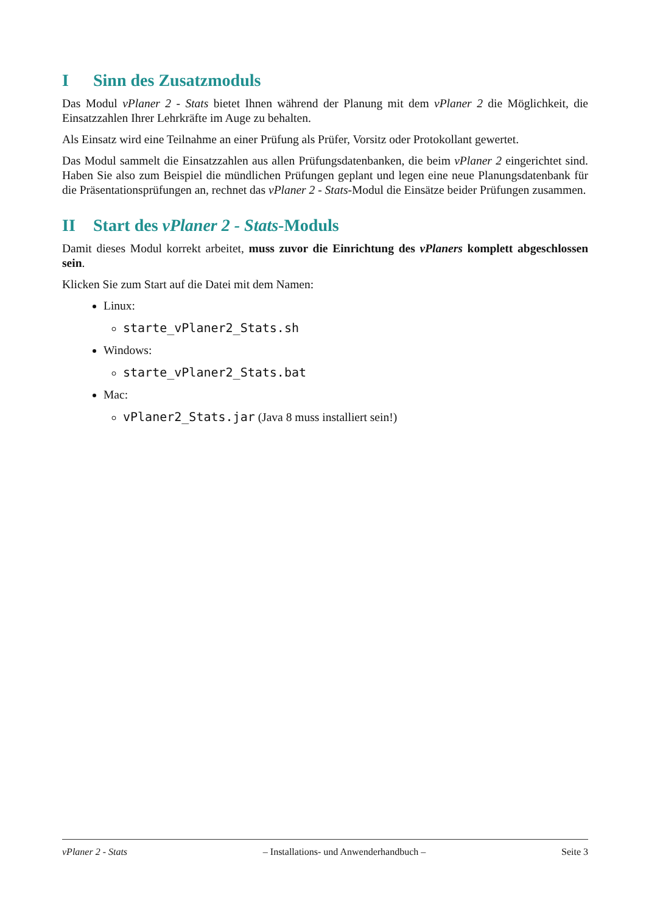I Sinn des Zusatzmoduls
Das Modul vPlaner 2 - Stats bietet Ihnen während der Planung mit dem vPlaner 2 die Möglichkeit, die Einsatzzahlen Ihrer Lehrkräfte im Auge zu behalten.
Als Einsatz wird eine Teilnahme an einer Prüfung als Prüfer, Vorsitz oder Protokollant gewertet.
Das Modul sammelt die Einsatzzahlen aus allen Prüfungsdatenbanken, die beim vPlaner 2 eingerichtet sind. Haben Sie also zum Beispiel die mündlichen Prüfungen geplant und legen eine neue Planungsdatenbank für die Präsentationsprüfungen an, rechnet das vPlaner 2 - Stats-Modul die Einsätze beider Prüfungen zusammen.
II Start des vPlaner 2 - Stats-Moduls
Damit dieses Modul korrekt arbeitet, muss zuvor die Einrichtung des vPlaners komplett abgeschlossen sein.
Klicken Sie zum Start auf die Datei mit dem Namen:
Linux:
starte_vPlaner2_Stats.sh
Windows:
starte_vPlaner2_Stats.bat
Mac:
vPlaner2_Stats.jar (Java 8 muss installiert sein!)
vPlaner 2 - Stats – Installations- und Anwenderhandbuch – Seite 3